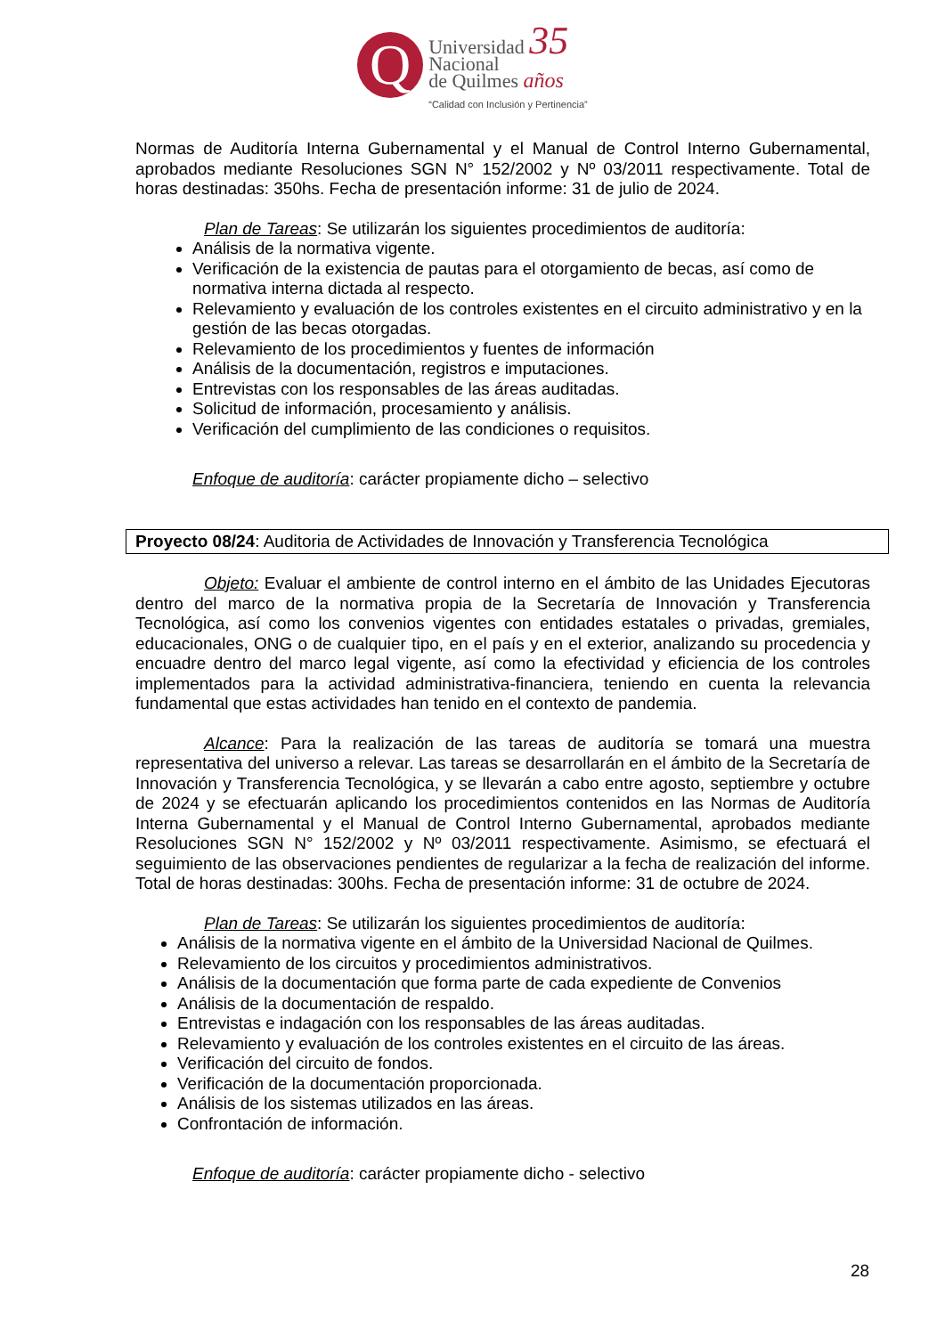Q
Universidad 35
Nacional
de Quilmes años
“Calidad con Inclusión y Pertinencia”
Normas de Auditoría Interna Gubernamental y el Manual de Control Interno Gubernamental, aprobados mediante Resoluciones SGN N° 152/2002 y Nº 03/2011 respectivamente. Total de horas destinadas: 350hs. Fecha de presentación informe: 31 de julio de 2024.
Plan de Tareas: Se utilizarán los siguientes procedimientos de auditoría:
Análisis de la normativa vigente.
Verificación de la existencia de pautas para el otorgamiento de becas, así como de normativa interna dictada al respecto.
Relevamiento y evaluación de los controles existentes en el circuito administrativo y en la gestión de las becas otorgadas.
Relevamiento de los procedimientos y fuentes de información
Análisis de la documentación, registros e imputaciones.
Entrevistas con los responsables de las áreas auditadas.
Solicitud de información, procesamiento y análisis.
Verificación del cumplimiento de las condiciones o requisitos.
Enfoque de auditoría: carácter propiamente dicho – selectivo
Proyecto 08/24: Auditoria de Actividades de Innovación y Transferencia Tecnológica
Objeto: Evaluar el ambiente de control interno en el ámbito de las Unidades Ejecutoras dentro del marco de la normativa propia de la Secretaría de Innovación y Transferencia Tecnológica, así como los convenios vigentes con entidades estatales o privadas, gremiales, educacionales, ONG o de cualquier tipo, en el país y en el exterior, analizando su procedencia y encuadre dentro del marco legal vigente, así como la efectividad y eficiencia de los controles implementados para la actividad administrativa-financiera, teniendo en cuenta la relevancia fundamental que estas actividades han tenido en el contexto de pandemia.
Alcance: Para la realización de las tareas de auditoría se tomará una muestra representativa del universo a relevar. Las tareas se desarrollarán en el ámbito de la Secretaría de Innovación y Transferencia Tecnológica, y se llevarán a cabo entre agosto, septiembre y octubre de 2024 y se efectuarán aplicando los procedimientos contenidos en las Normas de Auditoría Interna Gubernamental y el Manual de Control Interno Gubernamental, aprobados mediante Resoluciones SGN N° 152/2002 y Nº 03/2011 respectivamente. Asimismo, se efectuará el seguimiento de las observaciones pendientes de regularizar a la fecha de realización del informe. Total de horas destinadas: 300hs. Fecha de presentación informe: 31 de octubre de 2024.
Plan de Tareas: Se utilizarán los siguientes procedimientos de auditoría:
Análisis de la normativa vigente en el ámbito de la Universidad Nacional de Quilmes.
Relevamiento de los circuitos y procedimientos administrativos.
Análisis de la documentación que forma parte de cada expediente de Convenios
Análisis de la documentación de respaldo.
Entrevistas e indagación con los responsables de las áreas auditadas.
Relevamiento y evaluación de los controles existentes en el circuito de las áreas.
Verificación del circuito de fondos.
Verificación de la documentación proporcionada.
Análisis de los sistemas utilizados en las áreas.
Confrontación de información.
Enfoque de auditoría: carácter propiamente dicho - selectivo
28